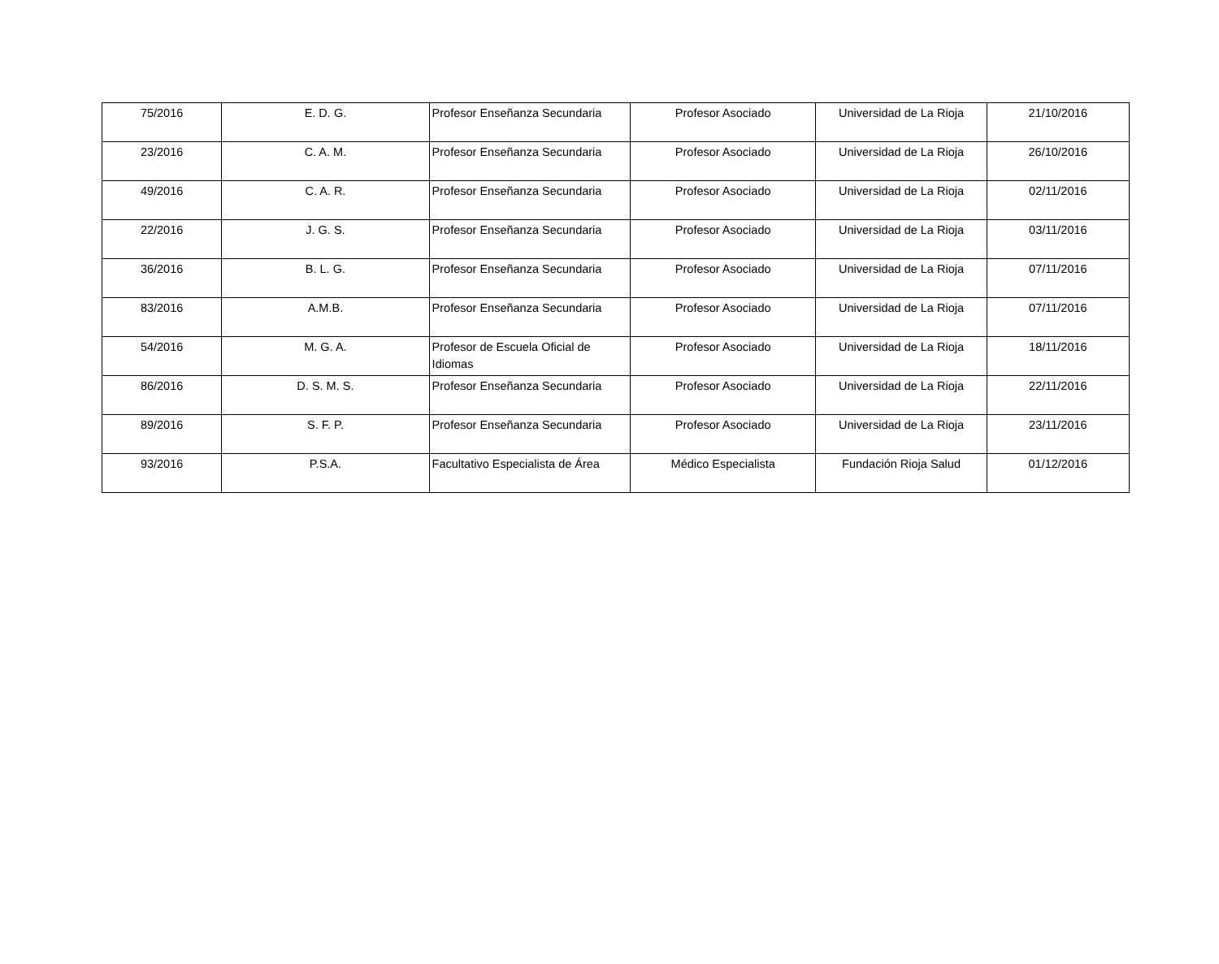| 75/2016 | E. D. G. | Profesor Enseñanza Secundaria | Profesor Asociado | Universidad de La Rioja | 21/10/2016 |
| 23/2016 | C. A. M. | Profesor Enseñanza Secundaria | Profesor Asociado | Universidad de La Rioja | 26/10/2016 |
| 49/2016 | C. A. R. | Profesor Enseñanza Secundaria | Profesor Asociado | Universidad de La Rioja | 02/11/2016 |
| 22/2016 | J. G. S. | Profesor Enseñanza Secundaria | Profesor Asociado | Universidad de La Rioja | 03/11/2016 |
| 36/2016 | B. L. G. | Profesor Enseñanza Secundaria | Profesor Asociado | Universidad de La Rioja | 07/11/2016 |
| 83/2016 | A.M.B. | Profesor Enseñanza Secundaria | Profesor Asociado | Universidad de La Rioja | 07/11/2016 |
| 54/2016 | M. G. A. | Profesor de Escuela Oficial de Idiomas | Profesor Asociado | Universidad de La Rioja | 18/11/2016 |
| 86/2016 | D. S. M. S. | Profesor Enseñanza Secundaria | Profesor Asociado | Universidad de La Rioja | 22/11/2016 |
| 89/2016 | S. F. P. | Profesor Enseñanza Secundaria | Profesor Asociado | Universidad de La Rioja | 23/11/2016 |
| 93/2016 | P.S.A. | Facultativo Especialista de Área | Médico Especialista | Fundación Rioja Salud | 01/12/2016 |